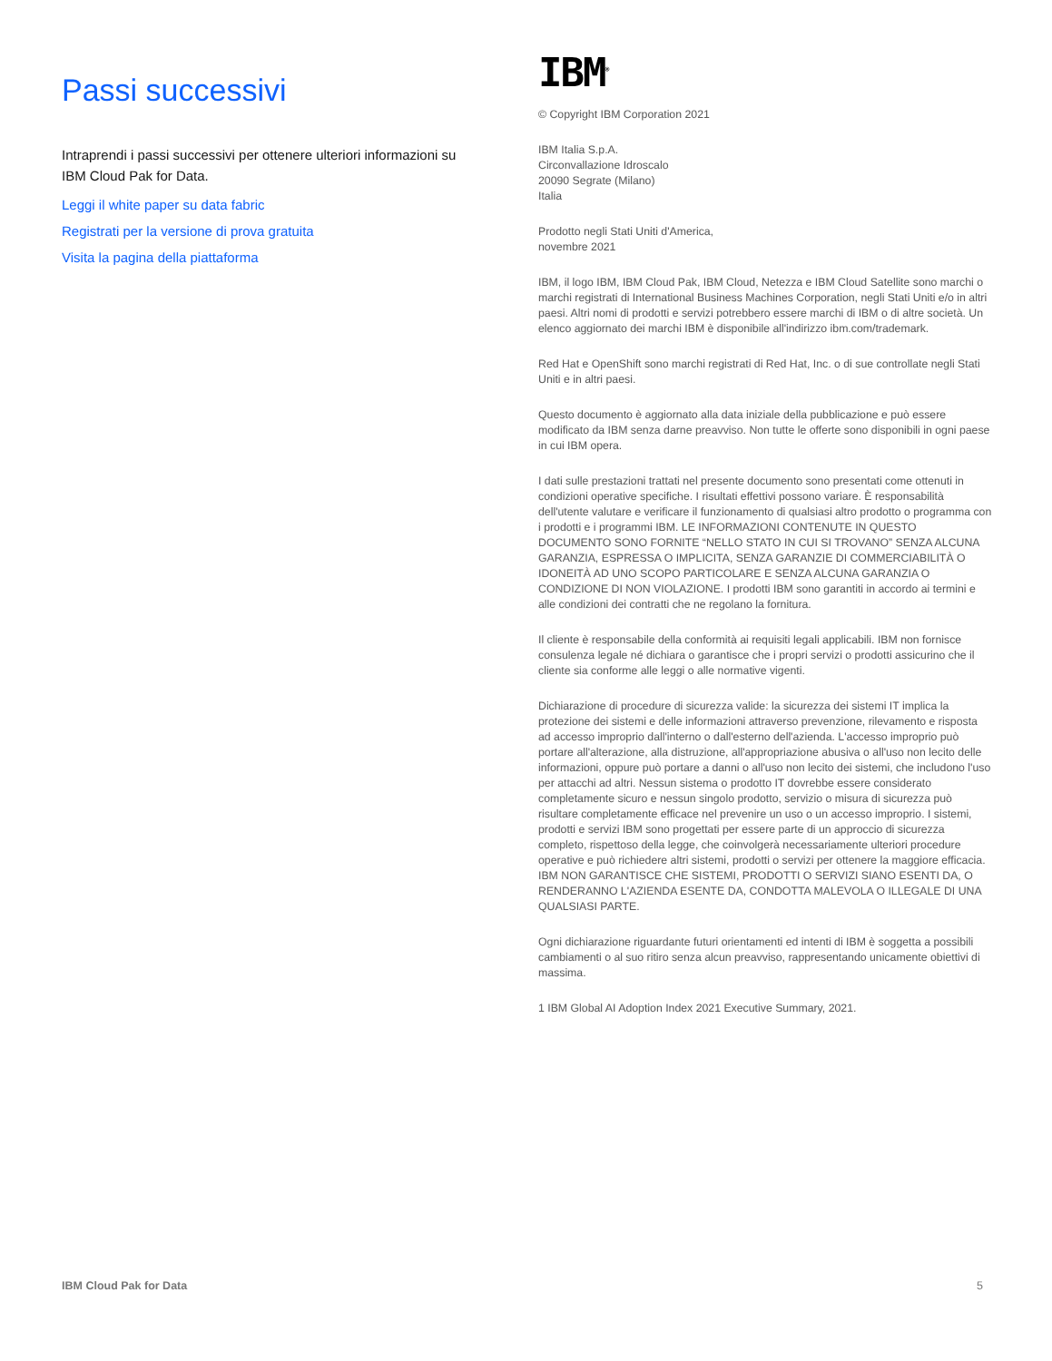Passi successivi
Intraprendi i passi successivi per ottenere ulteriori informazioni su IBM Cloud Pak for Data.
Leggi il white paper su data fabric
Registrati per la versione di prova gratuita
Visita la pagina della piattaforma
IBM<sup>®</sup>
© Copyright IBM Corporation 2021
IBM Italia S.p.A.
Circonvallazione Idroscalo
20090 Segrate (Milano)
Italia
Prodotto negli Stati Uniti d'America,
novembre 2021
IBM, il logo IBM, IBM Cloud Pak, IBM Cloud, Netezza e IBM Cloud Satellite sono marchi o marchi registrati di International Business Machines Corporation, negli Stati Uniti e/o in altri paesi. Altri nomi di prodotti e servizi potrebbero essere marchi di IBM o di altre società. Un elenco aggiornato dei marchi IBM è disponibile all'indirizzo ibm.com/trademark.
Red Hat e OpenShift sono marchi registrati di Red Hat, Inc. o di sue controllate negli Stati Uniti e in altri paesi.
Questo documento è aggiornato alla data iniziale della pubblicazione e può essere modificato da IBM senza darne preavviso. Non tutte le offerte sono disponibili in ogni paese in cui IBM opera.
I dati sulle prestazioni trattati nel presente documento sono presentati come ottenuti in condizioni operative specifiche. I risultati effettivi possono variare. È responsabilità dell'utente valutare e verificare il funzionamento di qualsiasi altro prodotto o programma con i prodotti e i programmi IBM. LE INFORMAZIONI CONTENUTE IN QUESTO DOCUMENTO SONO FORNITE “NELLO STATO IN CUI SI TROVANO” SENZA ALCUNA GARANZIA, ESPRESSA O IMPLICITA, SENZA GARANZIE DI COMMERCIABILITÀ O IDONEITÀ AD UNO SCOPO PARTICOLARE E SENZA ALCUNA GARANZIA O CONDIZIONE DI NON VIOLAZIONE. I prodotti IBM sono garantiti in accordo ai termini e alle condizioni dei contratti che ne regolano la fornitura.
Il cliente è responsabile della conformità ai requisiti legali applicabili. IBM non fornisce consulenza legale né dichiara o garantisce che i propri servizi o prodotti assicurino che il cliente sia conforme alle leggi o alle normative vigenti.
Dichiarazione di procedure di sicurezza valide: la sicurezza dei sistemi IT implica la protezione dei sistemi e delle informazioni attraverso prevenzione, rilevamento e risposta ad accesso improprio dall'interno o dall'esterno dell'azienda. L'accesso improprio può portare all'alterazione, alla distruzione, all'appropriazione abusiva o all'uso non lecito delle informazioni, oppure può portare a danni o all'uso non lecito dei sistemi, che includono l'uso per attacchi ad altri. Nessun sistema o prodotto IT dovrebbe essere considerato completamente sicuro e nessun singolo prodotto, servizio o misura di sicurezza può risultare completamente efficace nel prevenire un uso o un accesso improprio. I sistemi, prodotti e servizi IBM sono progettati per essere parte di un approccio di sicurezza completo, rispettoso della legge, che coinvolgerà necessariamente ulteriori procedure operative e può richiedere altri sistemi, prodotti o servizi per ottenere la maggiore efficacia. IBM NON GARANTISCE CHE SISTEMI, PRODOTTI O SERVIZI SIANO ESENTI DA, O RENDERANNO L'AZIENDA ESENTE DA, CONDOTTA MALEVOLA O ILLEGALE DI UNA QUALSIASI PARTE.
Ogni dichiarazione riguardante futuri orientamenti ed intenti di IBM è soggetta a possibili cambiamenti o al suo ritiro senza alcun preavviso, rappresentando unicamente obiettivi di massima.
1 IBM Global AI Adoption Index 2021 Executive Summary, 2021.
IBM Cloud Pak for Data 5